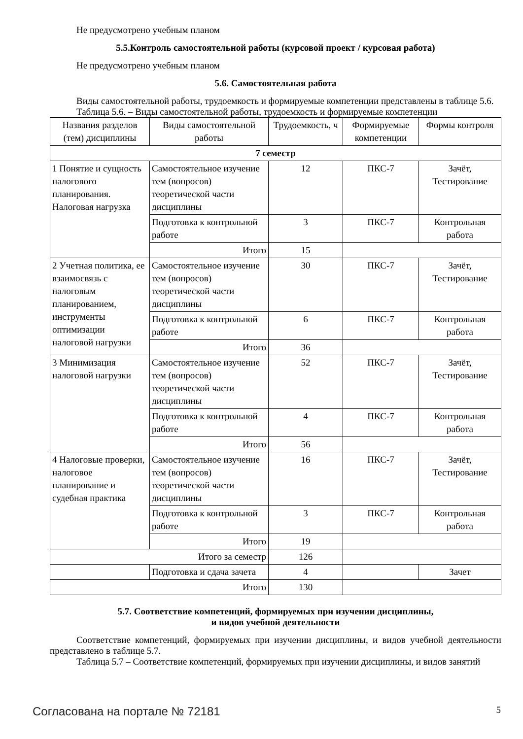Не предусмотрено учебным планом
5.5.Контроль самостоятельной работы (курсовой проект / курсовая работа)
Не предусмотрено учебным планом
5.6. Самостоятельная работа
Виды самостоятельной работы, трудоемкость и формируемые компетенции представлены в таблице 5.6.
Таблица 5.6. – Виды самостоятельной работы, трудоемкость и формируемые компетенции
| Названия разделов (тем) дисциплины | Виды самостоятельной работы | Трудоемкость, ч | Формируемые компетенции | Формы контроля |
| --- | --- | --- | --- | --- |
| 7 семестр | | | | |
| 1 Понятие и сущность налогового планирования. Налоговая нагрузка | Самостоятельное изучение тем (вопросов) теоретической части дисциплины | 12 | ПКС-7 | Зачёт, Тестирование |
| | Подготовка к контрольной работе | 3 | ПКС-7 | Контрольная работа |
| | Итого | 15 | | |
| 2 Учетная политика, ее взаимосвязь с налоговым планированием, инструменты оптимизации налоговой нагрузки | Самостоятельное изучение тем (вопросов) теоретической части дисциплины | 30 | ПКС-7 | Зачёт, Тестирование |
| | Подготовка к контрольной работе | 6 | ПКС-7 | Контрольная работа |
| | Итого | 36 | | |
| 3 Минимизация налоговой нагрузки | Самостоятельное изучение тем (вопросов) теоретической части дисциплины | 52 | ПКС-7 | Зачёт, Тестирование |
| | Подготовка к контрольной работе | 4 | ПКС-7 | Контрольная работа |
| | Итого | 56 | | |
| 4 Налоговые проверки, налоговое планирование и судебная практика | Самостоятельное изучение тем (вопросов) теоретической части дисциплины | 16 | ПКС-7 | Зачёт, Тестирование |
| | Подготовка к контрольной работе | 3 | ПКС-7 | Контрольная работа |
| | Итого | 19 | | |
| Итого за семестр | | 126 | | |
| | Подготовка и сдача зачета | 4 | | Зачет |
| Итого | | 130 | | |
5.7. Соответствие компетенций, формируемых при изучении дисциплины,
и видов учебной деятельности
Соответствие компетенций, формируемых при изучении дисциплины, и видов учебной деятельности представлено в таблице 5.7.
Таблица 5.7 – Соответствие компетенций, формируемых при изучении дисциплины, и видов занятий
Согласована на портале № 72181 5